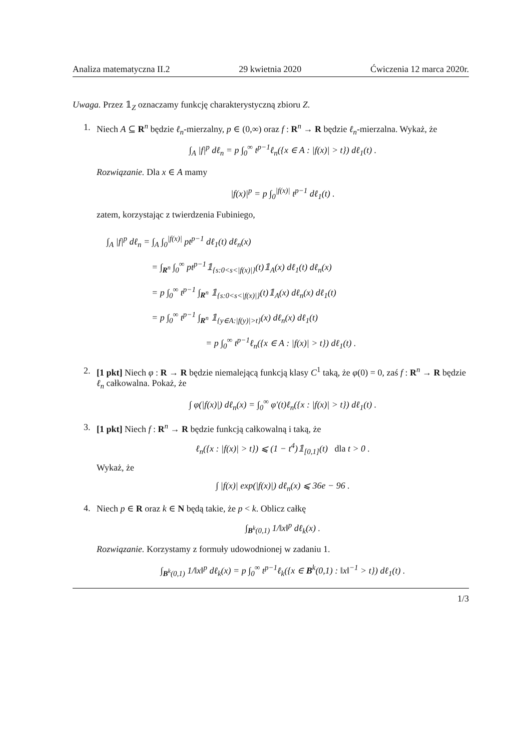Analiza matematyczna II.2 29 kwietnia 2020 Ćwiczenia 12 marca 2020r.
Uwaga. Przez 𝟙<sub>Z</sub> oznaczamy funkcję charakterystyczną zbioru Z.
1. Niech A ⊆ R<sup>n</sup> będzie ℓ<sub>n</sub>-mierzalny, p ∈ (0,∞) oraz f : R<sup>n</sup> → R będzie ℓ<sub>n</sub>-mierzalna. Wykaż, że
∫<sub>A</sub> |f|<sup>p</sup> dℓ<sub>n</sub> = p ∫<sub>0</sub><sup>∞</sup> t<sup>p−1</sup>ℓ<sub>n</sub>({x ∈ A : |f(x)| > t}) dℓ<sub>1</sub>(t) .
Rozwiązanie. Dla x ∈ A mamy
|f(x)|<sup>p</sup> = p ∫<sub>0</sub><sup>|f(x)|</sup> t<sup>p−1</sup> dℓ<sub>1</sub>(t) .
zatem, korzystając z twierdzenia Fubiniego,
∫<sub>A</sub> |f|<sup>p</sup> dℓ<sub>n</sub> = ∫<sub>A</sub> ∫<sub>0</sub><sup>|f(x)|</sup> pt<sup>p−1</sup> dℓ<sub>1</sub>(t) dℓ<sub>n</sub>(x)
     = ∫<sub>R<sup>n</sup></sub> ∫<sub>0</sub><sup>∞</sup> pt<sup>p−1</sup>𝟙<sub>{s:0<s<|f(x)|}</sub>(t)𝟙<sub>A</sub>(x) dℓ<sub>1</sub>(t) dℓ<sub>n</sub>(x)
     = p ∫<sub>0</sub><sup>∞</sup> t<sup>p−1</sup> ∫<sub>R<sup>n</sup></sub> 𝟙<sub>{s:0<s<|f(x)|}</sub>(t)𝟙<sub>A</sub>(x) dℓ<sub>n</sub>(x) dℓ<sub>1</sub>(t)
     = p ∫<sub>0</sub><sup>∞</sup> t<sup>p−1</sup> ∫<sub>R<sup>n</sup></sub> 𝟙<sub>{y∈A:|f(y)|>t}</sub>(x) dℓ<sub>n</sub>(x) dℓ<sub>1</sub>(t)
           = p ∫<sub>0</sub><sup>∞</sup> t<sup>p−1</sup>ℓ<sub>n</sub>({x ∈ A : |f(x)| > t}) dℓ<sub>1</sub>(t) .
2. [1 pkt] Niech φ : R → R będzie niemalejącą funkcją klasy C<sup>1</sup> taką, że φ(0) = 0, zaś f : R<sup>n</sup> → R będzie ℓ<sub>n</sub> całkowalna. Pokaż, że
∫ φ(|f(x)|) dℓ<sub>n</sub>(x) = ∫<sub>0</sub><sup>∞</sup> φ′(t)ℓ<sub>n</sub>({x : |f(x)| > t}) dℓ<sub>1</sub>(t) .
3. [1 pkt] Niech f : R<sup>n</sup> → R będzie funkcją całkowalną i taką, że
ℓ<sub>n</sub>({x : |f(x)| > t}) ⩽ (1 − t<sup>4</sup>)𝟙<sub>[0,1]</sub>(t) dla t > 0 .
Wykaż, że
∫ |f(x)| exp(|f(x)|) dℓ<sub>n</sub>(x) ⩽ 36e − 96 .
4. Niech p ∈ R oraz k ∈ N będą takie, że p < k. Oblicz całkę
∫<sub>B<sup>k</sup>(0,1)</sub> 1/‖x‖<sup>p</sup> dℓ<sub>k</sub>(x) .
Rozwiązanie. Korzystamy z formuły udowodnionej w zadaniu 1.
∫<sub>B<sup>k</sup>(0,1)</sub> 1/‖x‖<sup>p</sup> dℓ<sub>k</sub>(x) = p ∫<sub>0</sub><sup>∞</sup> t<sup>p−1</sup>ℓ<sub>k</sub>({x ∈ B<sup>k</sup>(0,1) : ‖x‖<sup>−1</sup> > t}) dℓ<sub>1</sub>(t) .
1/3